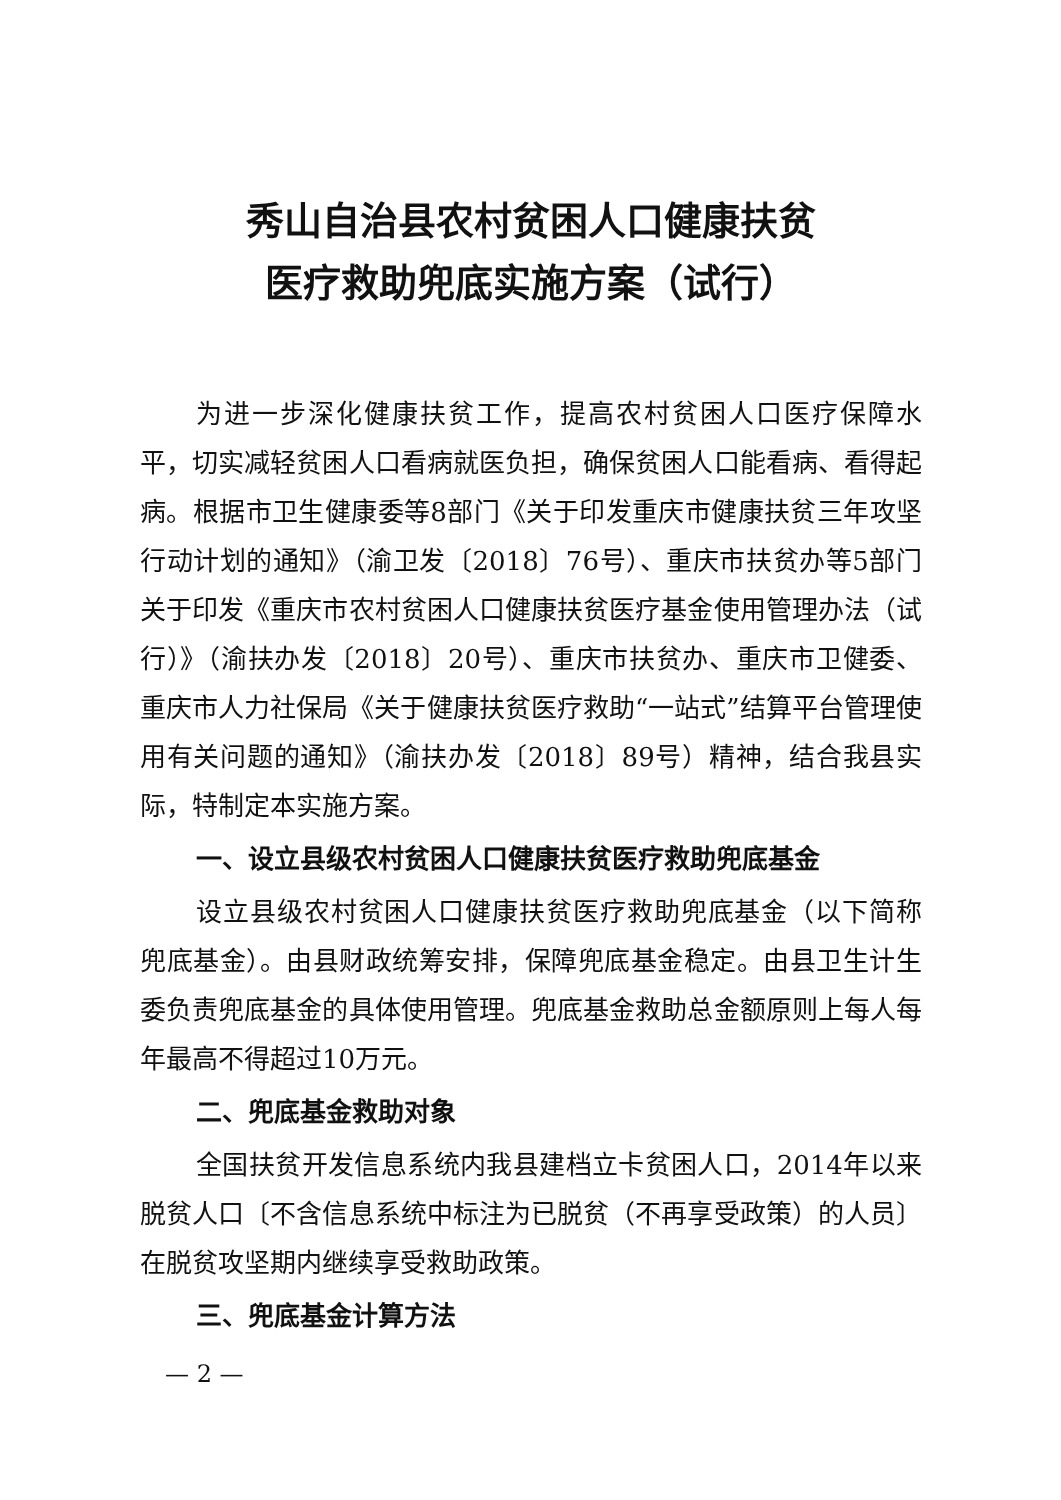秀山自治县农村贫困人口健康扶贫
医疗救助兜底实施方案（试行）
为进一步深化健康扶贫工作，提高农村贫困人口医疗保障水平，切实减轻贫困人口看病就医负担，确保贫困人口能看病、看得起病。根据市卫生健康委等8部门《关于印发重庆市健康扶贫三年攻坚行动计划的通知》（渝卫发〔2018〕76号）、重庆市扶贫办等5部门关于印发《重庆市农村贫困人口健康扶贫医疗基金使用管理办法（试行）》（渝扶办发〔2018〕20号）、重庆市扶贫办、重庆市卫健委、重庆市人力社保局《关于健康扶贫医疗救助“一站式”结算平台管理使用有关问题的通知》（渝扶办发〔2018〕89号）精神，结合我县实际，特制定本实施方案。
一、设立县级农村贫困人口健康扶贫医疗救助兜底基金
设立县级农村贫困人口健康扶贫医疗救助兜底基金（以下简称兜底基金）。由县财政统筹安排，保障兜底基金稳定。由县卫生计生委负责兜底基金的具体使用管理。兜底基金救助总金额原则上每人每年最高不得超过10万元。
二、兜底基金救助对象
全国扶贫开发信息系统内我县建档立卡贫困人口，2014年以来脱贫人口〔不含信息系统中标注为已脱贫（不再享受政策）的人员〕在脱贫攻坚期内继续享受救助政策。
三、兜底基金计算方法
— 2 —